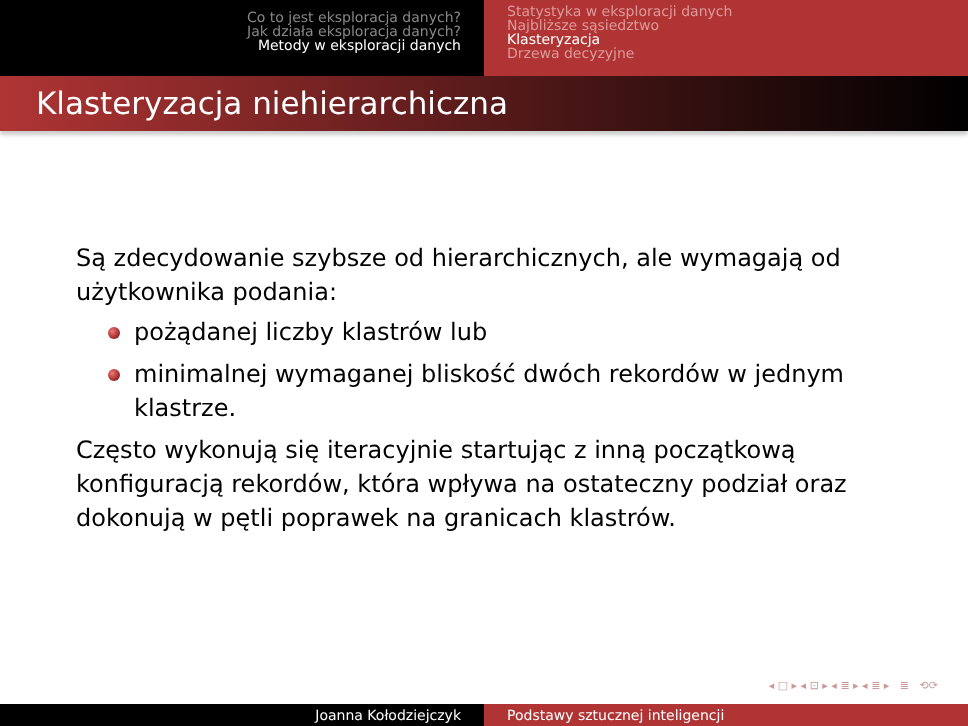Co to jest eksploracja danych?
Jak działa eksploracja danych?
Metody w eksploracji danych
Statystyka w eksploracji danych
Najbliższe sąsiedztwo
Klasteryzacja
Drzewa decyzyjne
Klasteryzacja niehierarchiczna
Są zdecydowanie szybsze od hierarchicznych, ale wymagają od użytkownika podania:
pożądanej liczby klastrów lub
minimalnej wymaganej bliskość dwóch rekordów w jednym klastrze.
Często wykonują się iteracyjnie startując z inną początkową konfiguracją rekordów, która wpływa na ostateczny podział oraz dokonują w pętli poprawek na granicach klastrów.
◂ □ ▸ ◂ ⊡ ▸ ◂ ≣ ▸ ◂ ≣ ▸ ≣ ⟲⟳
Joanna Kołodziejczyk Podstawy sztucznej inteligencji